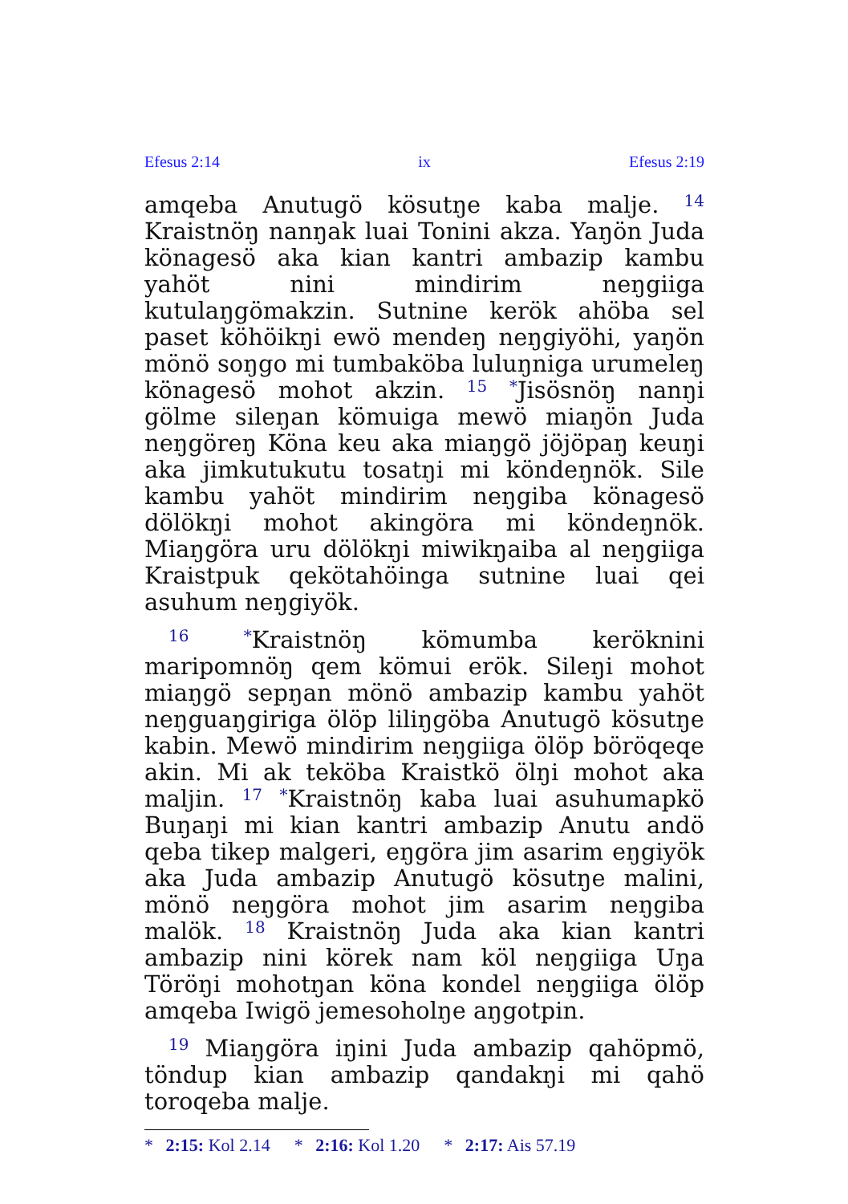Efesus 2:14 ix Efesus 2:19
amqeba Anutugö kösutŋe kaba malje. <sup>14</sup> Kraistnöŋ nanŋak luai Tonini akza. Yaŋön Juda könagesö aka kian kantri ambazip kambu yahöt nini mindirim neŋgiiga kutulaŋgömakzin. Sutnine kerök ahöba sel paset köhöikŋi ewö mendeŋ neŋgiyöhi, yaŋön mönö soŋgo mi tumbaköba luluŋniga urumeleŋ könagesö mohot akzin. <sup>15</sup> <sup>*</sup>Jisösnöŋ nanŋi gölme sileŋan kömuiga mewö miaŋön Juda neŋgöreŋ Köna keu aka miaŋgö jöjöpaŋ keuŋi aka jimkutukutu tosatŋi mi köndeŋnök. Sile kambu yahöt mindirim neŋgiba könagesö dölökŋi mohot akingöra mi köndeŋnök. Miaŋgöra uru dölökŋi miwikŋaiba al neŋgiiga Kraistpuk qekötahöinga sutnine luai qei asuhum neŋgiyök.
<sup>16</sup> <sup>*</sup>Kraistnöŋ kömumba keröknini maripomnöŋ qem kömui erök. Sileŋi mohot miaŋgö sepŋan mönö ambazip kambu yahöt neŋguaŋgiriga ölöp liliŋgöba Anutugö kösutŋe kabin. Mewö mindirim neŋgiiga ölöp böröqeqe akin. Mi ak teköba Kraistkö ölŋi mohot aka maljin. <sup>17</sup> <sup>*</sup>Kraistnöŋ kaba luai asuhumapkö Buŋaŋi mi kian kantri ambazip Anutu andö qeba tikep malgeri, eŋgöra jim asarim eŋgiyök aka Juda ambazip Anutugö kösutŋe malini, mönö neŋgöra mohot jim asarim neŋgiba malök. <sup>18</sup> Kraistnöŋ Juda aka kian kantri ambazip nini körek nam köl neŋgiiga Uŋa Töröŋi mohotŋan köna kondel neŋgiiga ölöp amqeba Iwigö jemesoholŋe aŋgotpin.
<sup>19</sup> Miaŋgöra iŋini Juda ambazip qahöpmö, töndup kian ambazip qandakŋi mi qahö toroqeba malje.
* 2:15: Kol 2.14 * 2:16: Kol 1.20 * 2:17: Ais 57.19